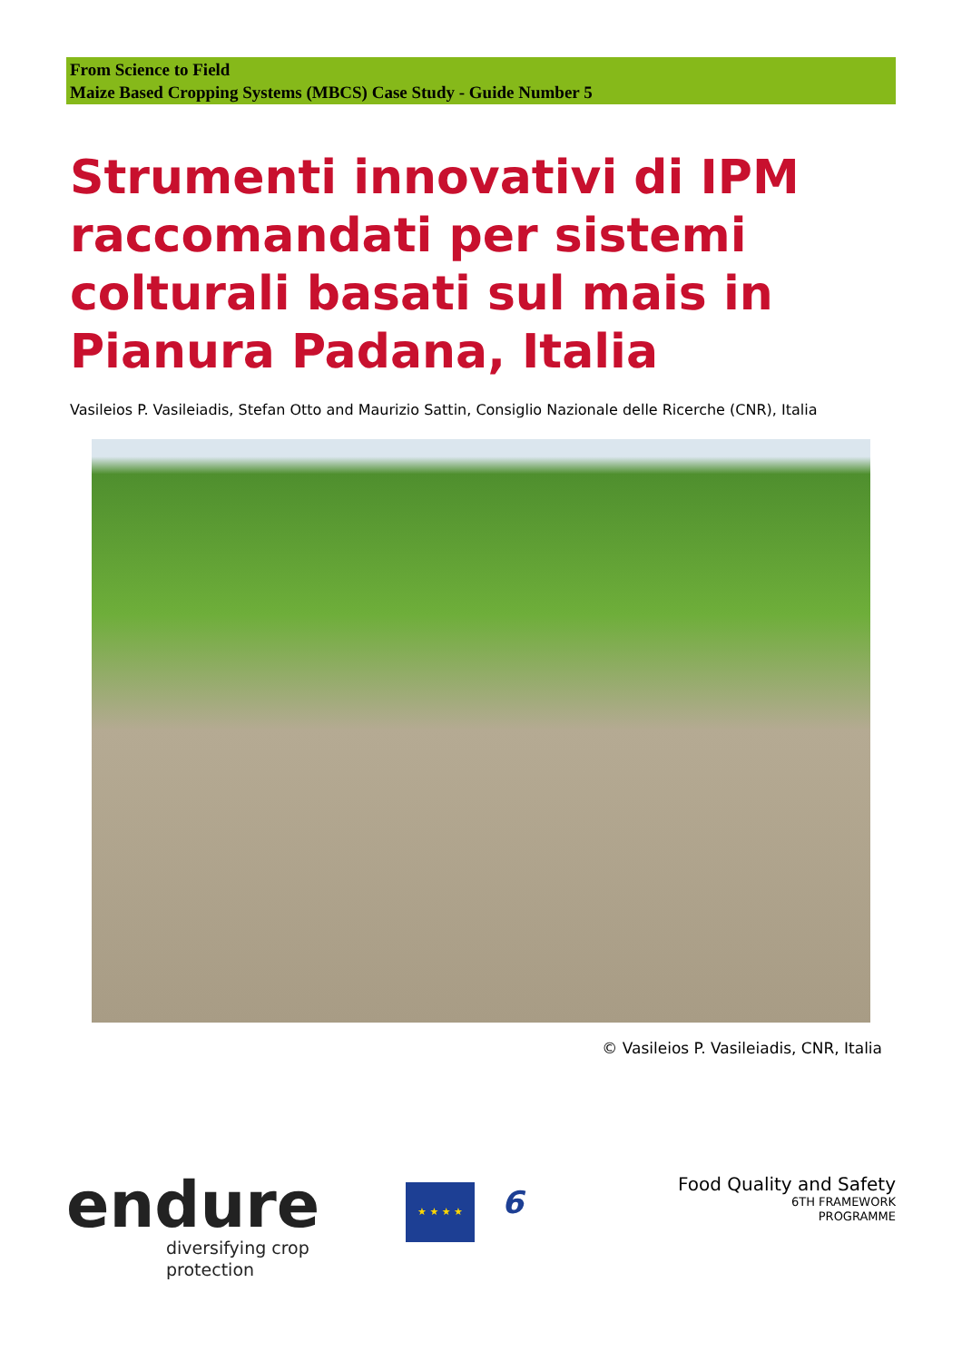From Science to Field
Maize Based Cropping Systems (MBCS) Case Study - Guide Number 5
Strumenti innovativi di IPM raccomandati per sistemi colturali basati sul mais in Pianura Padana, Italia
Vasileios P. Vasileiadis, Stefan Otto and Maurizio Sattin, Consiglio Nazionale delle Ricerche (CNR), Italia
© Vasileios P. Vasileiadis, CNR, Italia
endure
diversifying crop protection
★ ★ ★ ★
6
Food Quality and Safety
6TH FRAMEWORK
PROGRAMME